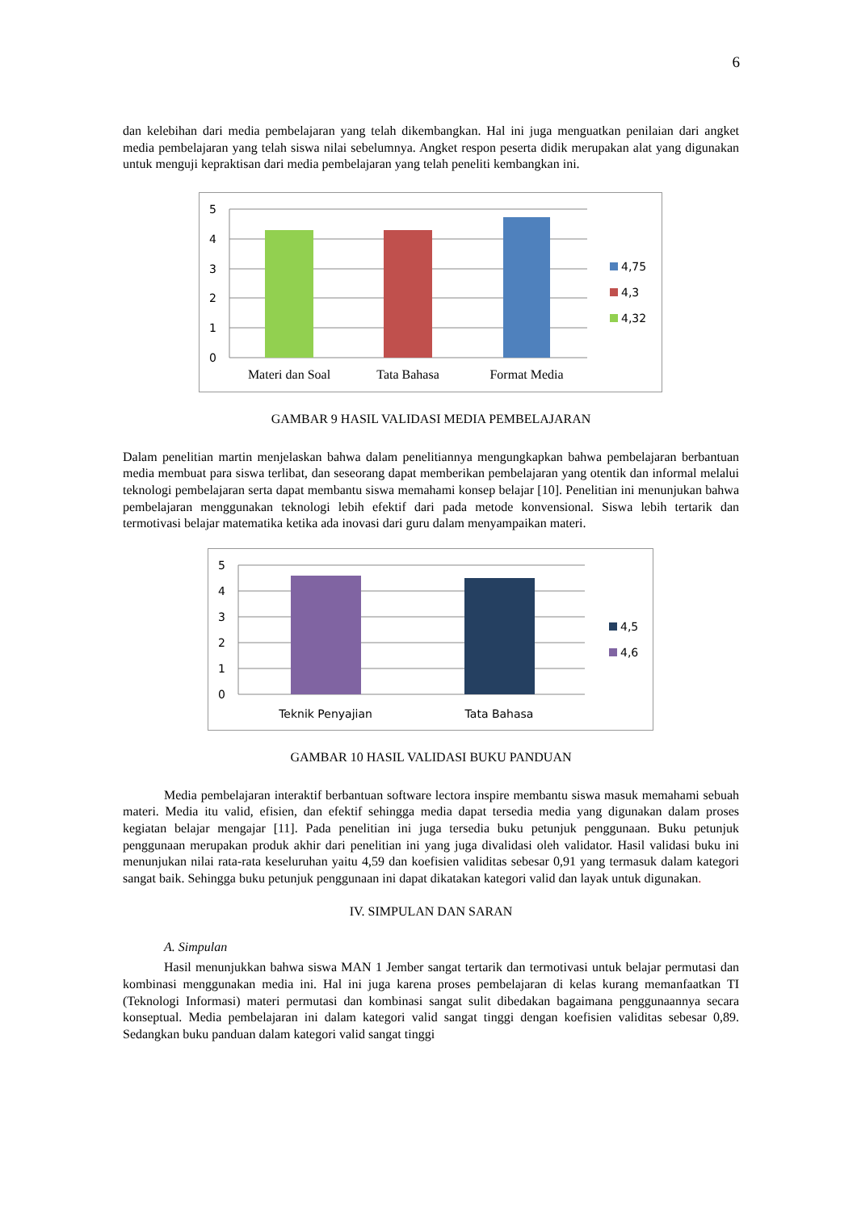6
dan kelebihan dari media pembelajaran yang telah dikembangkan. Hal ini juga menguatkan penilaian dari angket media pembelajaran yang telah siswa nilai sebelumnya. Angket respon peserta didik merupakan alat yang digunakan untuk menguji kepraktisan dari media pembelajaran yang telah peneliti kembangkan ini.
5
4
3
2
1
0
4,75
4,3
4,32
Materi dan Soal
Tata Bahasa
Format Media
GAMBAR 9 HASIL VALIDASI MEDIA PEMBELAJARAN
Dalam penelitian martin menjelaskan bahwa dalam penelitiannya mengungkapkan bahwa pembelajaran berbantuan media membuat para siswa terlibat, dan seseorang dapat memberikan pembelajaran yang otentik dan informal melalui teknologi pembelajaran serta dapat membantu siswa memahami konsep belajar [10]. Penelitian ini menunjukan bahwa pembelajaran menggunakan teknologi lebih efektif dari pada metode konvensional. Siswa lebih tertarik dan termotivasi belajar matematika ketika ada inovasi dari guru dalam menyampaikan materi.
5
4
3
2
1
0
4,5
4,6
Teknik Penyajian
Tata Bahasa
GAMBAR 10 HASIL VALIDASI BUKU PANDUAN
Media pembelajaran interaktif berbantuan software lectora inspire membantu siswa masuk memahami sebuah materi. Media itu valid, efisien, dan efektif sehingga media dapat tersedia media yang digunakan dalam proses kegiatan belajar mengajar [11]. Pada penelitian ini juga tersedia buku petunjuk penggunaan. Buku petunjuk penggunaan merupakan produk akhir dari penelitian ini yang juga divalidasi oleh validator. Hasil validasi buku ini menunjukan nilai rata-rata keseluruhan yaitu 4,59 dan koefisien validitas sebesar 0,91 yang termasuk dalam kategori sangat baik. Sehingga buku petunjuk penggunaan ini dapat dikatakan kategori valid dan layak untuk digunakan.
IV. SIMPULAN DAN SARAN
A. Simpulan
Hasil menunjukkan bahwa siswa MAN 1 Jember sangat tertarik dan termotivasi untuk belajar permutasi dan kombinasi menggunakan media ini. Hal ini juga karena proses pembelajaran di kelas kurang memanfaatkan TI (Teknologi Informasi) materi permutasi dan kombinasi sangat sulit dibedakan bagaimana penggunaannya secara konseptual. Media pembelajaran ini dalam kategori valid sangat tinggi dengan koefisien validitas sebesar 0,89. Sedangkan buku panduan dalam kategori valid sangat tinggi